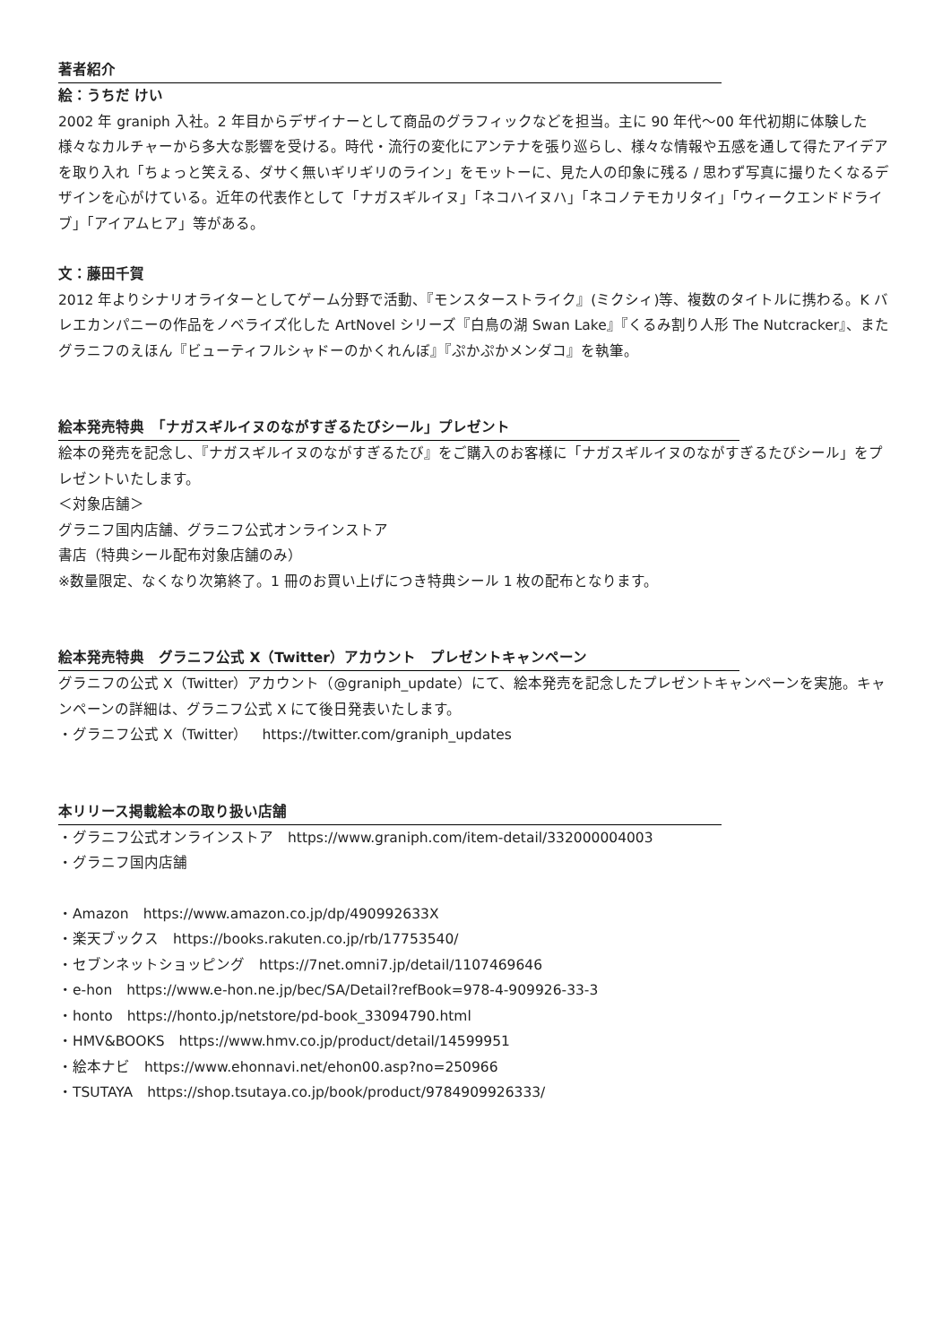著者紹介
絵：うちだ けい
2002 年 graniph 入社。2 年目からデザイナーとして商品のグラフィックなどを担当。主に 90 年代〜00 年代初期に体験した様々なカルチャーから多大な影響を受ける。時代・流行の変化にアンテナを張り巡らし、様々な情報や五感を通して得たアイデアを取り入れ「ちょっと笑える、ダサく無いギリギリのライン」をモットーに、見た人の印象に残る / 思わず写真に撮りたくなるデザインを心がけている。近年の代表作として「ナガスギルイヌ」「ネコハイヌハ」「ネコノテモカリタイ」「ウィークエンドドライブ」「アイアムヒア」等がある。
文：藤田千賀
2012 年よりシナリオライターとしてゲーム分野で活動、『モンスターストライク』(ミクシィ)等、複数のタイトルに携わる。K バレエカンパニーの作品をノベライズ化した ArtNovel シリーズ『白鳥の湖 Swan Lake』『くるみ割り人形 The Nutcracker』、またグラニフのえほん『ビューティフルシャドーのかくれんぼ』『ぷかぷかメンダコ』を執筆。
絵本発売特典　「ナガスギルイヌのながすぎるたびシール」プレゼント
絵本の発売を記念し、『ナガスギルイヌのながすぎるたび』をご購入のお客様に「ナガスギルイヌのながすぎるたびシール」をプレゼントいたします。
＜対象店舗＞
グラニフ国内店舗、グラニフ公式オンラインストア
書店（特典シール配布対象店舗のみ）
※数量限定、なくなり次第終了。1 冊のお買い上げにつき特典シール 1 枚の配布となります。
絵本発売特典　グラニフ公式 X（Twitter）アカウント　プレゼントキャンペーン
グラニフの公式 X（Twitter）アカウント（@graniph_update）にて、絵本発売を記念したプレゼントキャンペーンを実施。キャンペーンの詳細は、グラニフ公式 X にて後日発表いたします。
・グラニフ公式 X（Twitter）　https://twitter.com/graniph_updates
本リリース掲載絵本の取り扱い店舗
・グラニフ公式オンラインストア　https://www.graniph.com/item-detail/332000004003
・グラニフ国内店舗
・Amazon　https://www.amazon.co.jp/dp/490992633X
・楽天ブックス　https://books.rakuten.co.jp/rb/17753540/
・セブンネットショッピング　https://7net.omni7.jp/detail/1107469646
・e-hon　https://www.e-hon.ne.jp/bec/SA/Detail?refBook=978-4-909926-33-3
・honto　https://honto.jp/netstore/pd-book_33094790.html
・HMV&BOOKS　https://www.hmv.co.jp/product/detail/14599951
・絵本ナビ　https://www.ehonnavi.net/ehon00.asp?no=250966
・TSUTAYA　https://shop.tsutaya.co.jp/book/product/9784909926333/